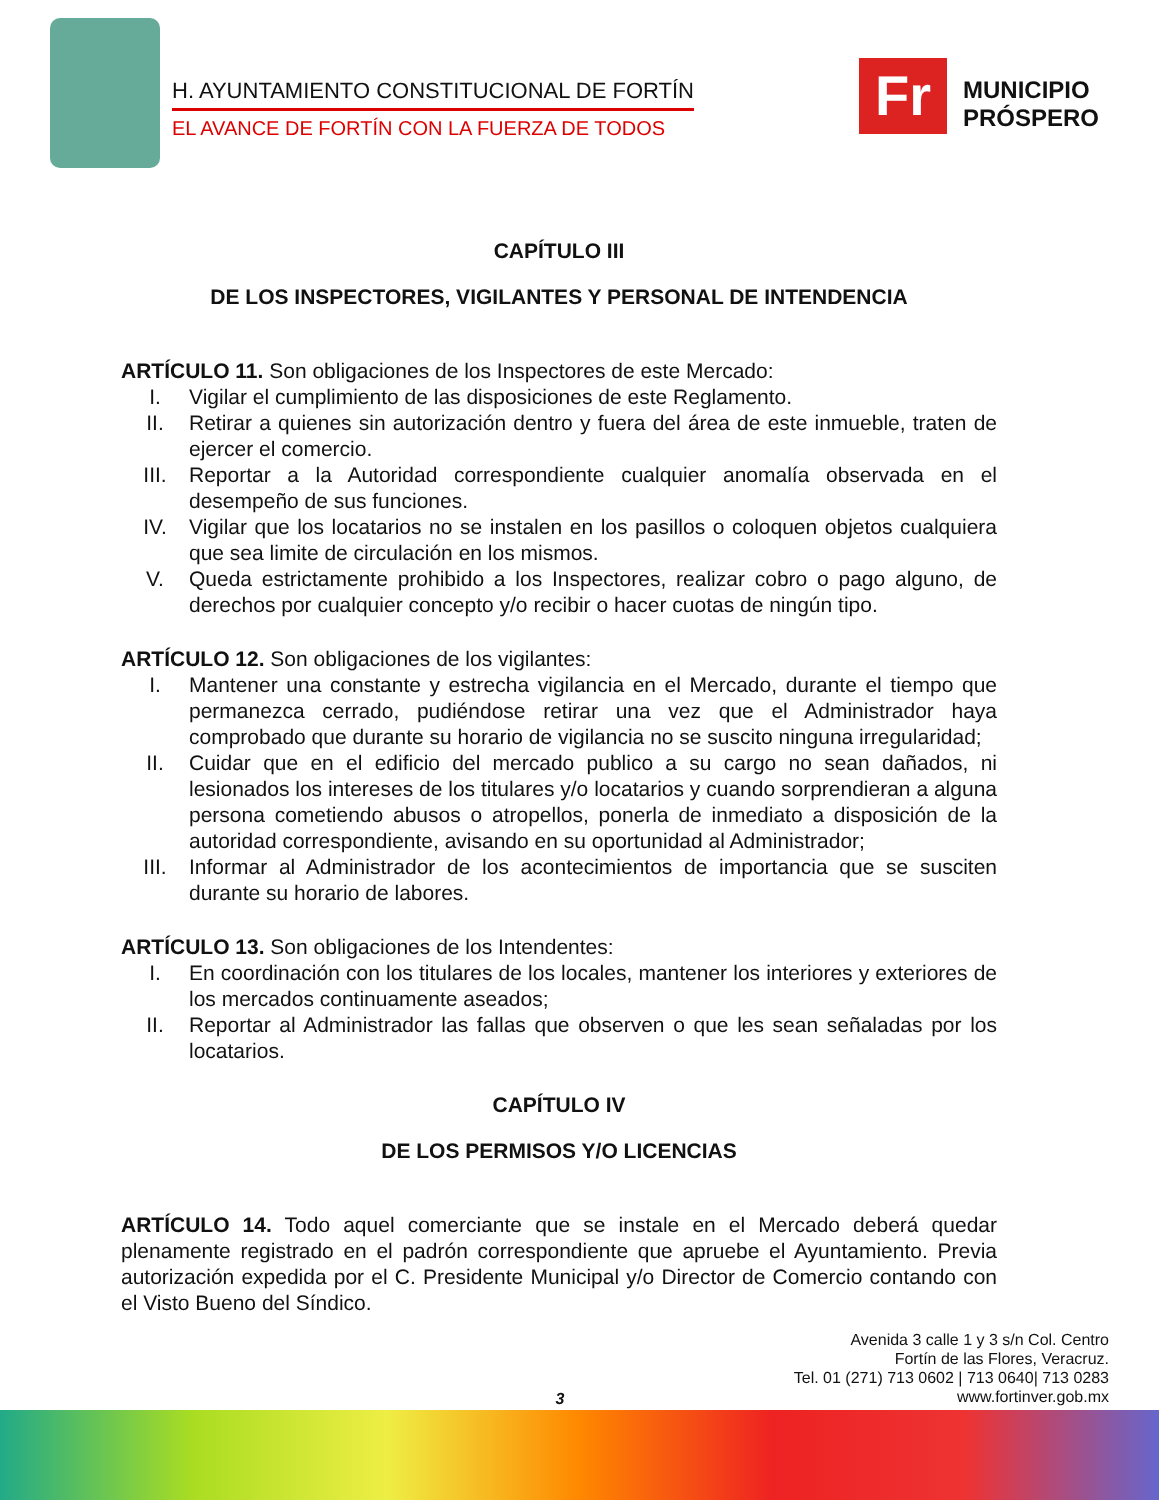H. AYUNTAMIENTO CONSTITUCIONAL DE FORTÍN
EL AVANCE DE FORTÍN CON LA FUERZA DE TODOS
Fr
MUNICIPIO
PRÓSPERO
CAPÍTULO III
DE LOS INSPECTORES, VIGILANTES Y PERSONAL DE INTENDENCIA
ARTÍCULO 11. Son obligaciones de los Inspectores de este Mercado:
I. Vigilar el cumplimiento de las disposiciones de este Reglamento.
II. Retirar a quienes sin autorización dentro y fuera del área de este inmueble, traten de ejercer el comercio.
III. Reportar a la Autoridad correspondiente cualquier anomalía observada en el desempeño de sus funciones.
IV. Vigilar que los locatarios no se instalen en los pasillos o coloquen objetos cualquiera que sea limite de circulación en los mismos.
V. Queda estrictamente prohibido a los Inspectores, realizar cobro o pago alguno, de derechos por cualquier concepto y/o recibir o hacer cuotas de ningún tipo.
ARTÍCULO 12. Son obligaciones de los vigilantes:
I. Mantener una constante y estrecha vigilancia en el Mercado, durante el tiempo que permanezca cerrado, pudiéndose retirar una vez que el Administrador haya comprobado que durante su horario de vigilancia no se suscito ninguna irregularidad;
II. Cuidar que en el edificio del mercado publico a su cargo no sean dañados, ni lesionados los intereses de los titulares y/o locatarios y cuando sorprendieran a alguna persona cometiendo abusos o atropellos, ponerla de inmediato a disposición de la autoridad correspondiente, avisando en su oportunidad al Administrador;
III. Informar al Administrador de los acontecimientos de importancia que se susciten durante su horario de labores.
ARTÍCULO 13. Son obligaciones de los Intendentes:
I. En coordinación con los titulares de los locales, mantener los interiores y exteriores de los mercados continuamente aseados;
II. Reportar al Administrador las fallas que observen o que les sean señaladas por los locatarios.
CAPÍTULO IV
DE LOS PERMISOS Y/O LICENCIAS
ARTÍCULO 14. Todo aquel comerciante que se instale en el Mercado deberá quedar plenamente registrado en el padrón correspondiente que apruebe el Ayuntamiento. Previa autorización expedida por el C. Presidente Municipal y/o Director de Comercio contando con el Visto Bueno del Síndico.
Avenida 3 calle 1 y 3 s/n Col. Centro
Fortín de las Flores, Veracruz.
Tel. 01 (271) 713 0602 | 713 0640| 713 0283
www.fortinver.gob.mx
3